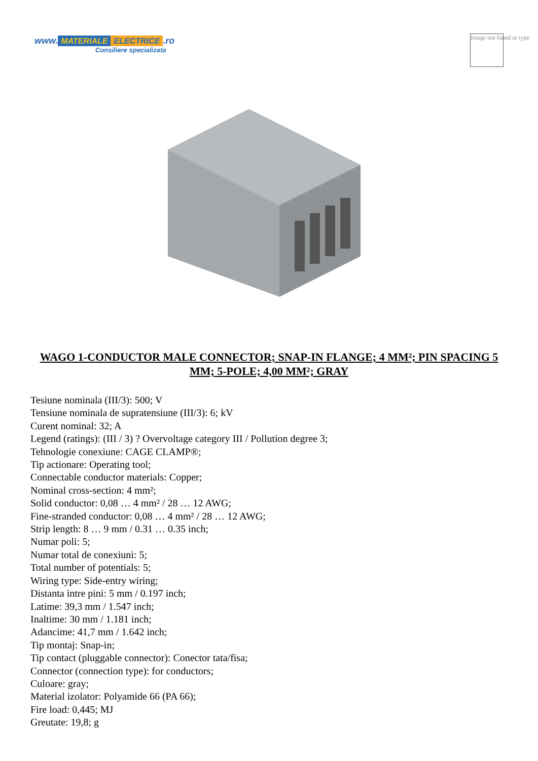www. MATERIALE ELECTRICE.ro
Consiliere specializata
Image not found or type
WAGO 1-CONDUCTOR MALE CONNECTOR; SNAP-IN FLANGE; 4 MM²; PIN SPACING 5 MM; 5-POLE; 4,00 MM²; GRAY
Tesiune nominala (III/3): 500; V
Tensiune nominala de supratensiune (III/3): 6; kV
Curent nominal: 32; A
Legend (ratings): (III / 3) ? Overvoltage category III / Pollution degree 3;
Tehnologie conexiune: CAGE CLAMP®;
Tip actionare: Operating tool;
Connectable conductor materials: Copper;
Nominal cross-section: 4 mm²;
Solid conductor: 0,08 … 4 mm² / 28 … 12 AWG;
Fine-stranded conductor: 0,08 … 4 mm² / 28 … 12 AWG;
Strip length: 8 … 9 mm / 0.31 … 0.35 inch;
Numar poli: 5;
Numar total de conexiuni: 5;
Total number of potentials: 5;
Wiring type: Side-entry wiring;
Distanta intre pini: 5 mm / 0.197 inch;
Latime: 39,3 mm / 1.547 inch;
Inaltime: 30 mm / 1.181 inch;
Adancime: 41,7 mm / 1.642 inch;
Tip montaj: Snap-in;
Tip contact (pluggable connector): Conector tata/fisa;
Connector (connection type): for conductors;
Culoare: gray;
Material izolator: Polyamide 66 (PA 66);
Fire load: 0,445; MJ
Greutate: 19,8; g